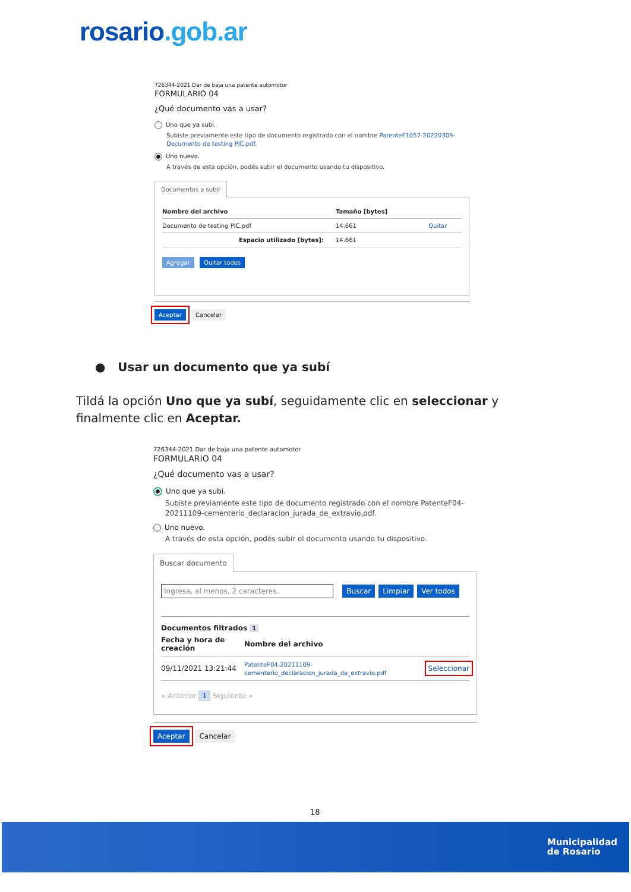rosario.gob.ar
726344-2021 Dar de baja una patente automotor
FORMULARIO 04
¿Qué documento vas a usar?
Uno que ya subí.
Subiste previamente este tipo de documento registrado con el nombre PatenteF1057-20220309-Documento de testing PIC.pdf.
Uno nuevo.
A través de esta opción, podés subir el documento usando tu dispositivo.
Documentos a subir
| Nombre del archivo | Tamaño [bytes] | |
| --- | --- | --- |
| Documento de testing PIC.pdf | 14.661 | Quitar |
| Espacio utilizado [bytes]: | 14.661 | |
Agregar Quitar todos
Aceptar Cancelar
● Usar un documento que ya subí
Tildá la opción Uno que ya subí, seguidamente clic en seleccionar y finalmente clic en Aceptar.
726344-2021 Dar de baja una patente automotor
FORMULARIO 04
¿Qué documento vas a usar?
Uno que ya subí.
Subiste previamente este tipo de documento registrado con el nombre PatenteF04-20211109-cementerio_declaracion_jurada_de_extravio.pdf.
Uno nuevo.
A través de esta opción, podés subir el documento usando tu dispositivo.
Buscar documento
Ingresa, al menos, 2 caracteres. Buscar Limpiar Ver todos
Documentos filtrados 1
| Fecha y hora de creación | Nombre del archivo | |
| --- | --- | --- |
| 09/11/2021 13:21:44 | PatenteF04-20211109-cementerio_declaracion_jurada_de_extravio.pdf | Seleccionar |
« Anterior 1 Siguiente »
Aceptar Cancelar
18
Municipalidad
de Rosario